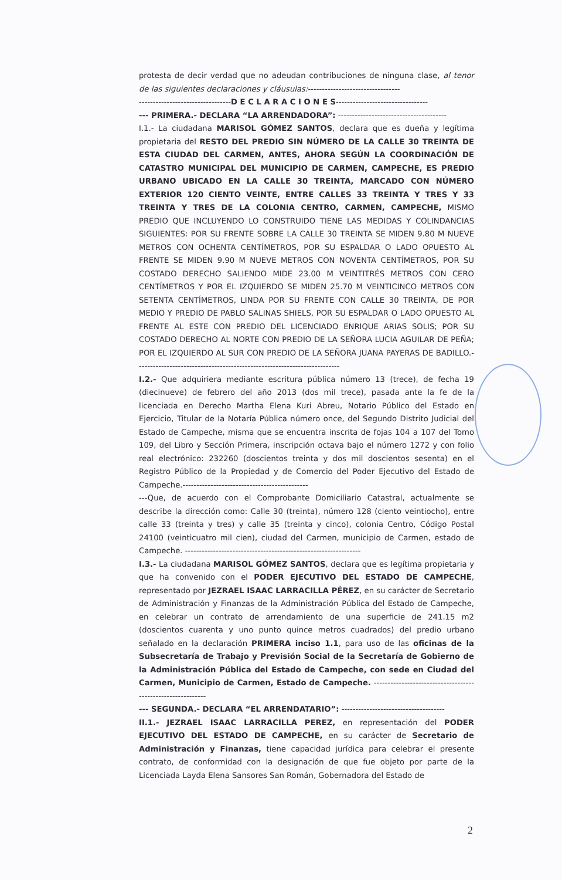protesta de decir verdad que no adeudan contribuciones de ninguna clase, al tenor de las siguientes declaraciones y cláusulas:---------------------------------
---------------------------------D E C L A R A C I O N E S---------------------------------
--- PRIMERA.- DECLARA “LA ARRENDADORA”: ---------------------------------------
I.1.- La ciudadana MARISOL GÓMEZ SANTOS, declara que es dueña y legítima propietaria del RESTO DEL PREDIO SIN NÚMERO DE LA CALLE 30 TREINTA DE ESTA CIUDAD DEL CARMEN, ANTES, AHORA SEGÚN LA COORDINACIÓN DE CATASTRO MUNICIPAL DEL MUNICIPIO DE CARMEN, CAMPECHE, ES PREDIO URBANO UBICADO EN LA CALLE 30 TREINTA, MARCADO CON NÚMERO EXTERIOR 120 CIENTO VEINTE, ENTRE CALLES 33 TREINTA Y TRES Y 33 TREINTA Y TRES DE LA COLONIA CENTRO, CARMEN, CAMPECHE, MISMO PREDIO QUE INCLUYENDO LO CONSTRUIDO TIENE LAS MEDIDAS Y COLINDANCIAS SIGUIENTES: POR SU FRENTE SOBRE LA CALLE 30 TREINTA SE MIDEN 9.80 M NUEVE METROS CON OCHENTA CENTÍMETROS, POR SU ESPALDAR O LADO OPUESTO AL FRENTE SE MIDEN 9.90 M NUEVE METROS CON NOVENTA CENTÍMETROS, POR SU COSTADO DERECHO SALIENDO MIDE 23.00 M VEINTITRÉS METROS CON CERO CENTÍMETROS Y POR EL IZQUIERDO SE MIDEN 25.70 M VEINTICINCO METROS CON SETENTA CENTÍMETROS, LINDA POR SU FRENTE CON CALLE 30 TREINTA, DE POR MEDIO Y PREDIO DE PABLO SALINAS SHIELS, POR SU ESPALDAR O LADO OPUESTO AL FRENTE AL ESTE CON PREDIO DEL LICENCIADO ENRIQUE ARIAS SOLIS; POR SU COSTADO DERECHO AL NORTE CON PREDIO DE LA SEÑORA LUCIA AGUILAR DE PEÑA; POR EL IZQUIERDO AL SUR CON PREDIO DE LA SEÑORA JUANA PAYERAS DE BADILLO.-------------------------------------------------------------------------
I.2.- Que adquiriera mediante escritura pública número 13 (trece), de fecha 19 (diecinueve) de febrero del año 2013 (dos mil trece), pasada ante la fe de la licenciada en Derecho Martha Elena Kuri Abreu, Notario Público del Estado en Ejercicio, Titular de la Notaría Pública número once, del Segundo Distrito Judicial del Estado de Campeche, misma que se encuentra inscrita de fojas 104 a 107 del Tomo 109, del Libro y Sección Primera, inscripción octava bajo el número 1272 y con folio real electrónico: 232260 (doscientos treinta y dos mil doscientos sesenta) en el Registro Público de la Propiedad y de Comercio del Poder Ejecutivo del Estado de Campeche.---------------------------------------------
---Que, de acuerdo con el Comprobante Domiciliario Catastral, actualmente se describe la dirección como: Calle 30 (treinta), número 128 (ciento veintiocho), entre calle 33 (treinta y tres) y calle 35 (treinta y cinco), colonia Centro, Código Postal 24100 (veinticuatro mil cien), ciudad del Carmen, municipio de Carmen, estado de Campeche. ---------------------------------------------------------------
I.3.- La ciudadana MARISOL GÓMEZ SANTOS, declara que es legítima propietaria y que ha convenido con el PODER EJECUTIVO DEL ESTADO DE CAMPECHE, representado por JEZRAEL ISAAC LARRACILLA PÉREZ, en su carácter de Secretario de Administración y Finanzas de la Administración Pública del Estado de Campeche, en celebrar un contrato de arrendamiento de una superficie de 241.15 m2 (doscientos cuarenta y uno punto quince metros cuadrados) del predio urbano señalado en la declaración PRIMERA inciso 1.1, para uso de las oficinas de la Subsecretaría de Trabajo y Previsión Social de la Secretaría de Gobierno de la Administración Pública del Estado de Campeche, con sede en Ciudad del Carmen, Municipio de Carmen, Estado de Campeche. ------------------------------------------------------------
--- SEGUNDA.- DECLARA “EL ARRENDATARIO”: -------------------------------------
II.1.- JEZRAEL ISAAC LARRACILLA PEREZ, en representación del PODER EJECUTIVO DEL ESTADO DE CAMPECHE, en su carácter de Secretario de Administración y Finanzas, tiene capacidad jurídica para celebrar el presente contrato, de conformidad con la designación de que fue objeto por parte de la Licenciada Layda Elena Sansores San Román, Gobernadora del Estado de
2